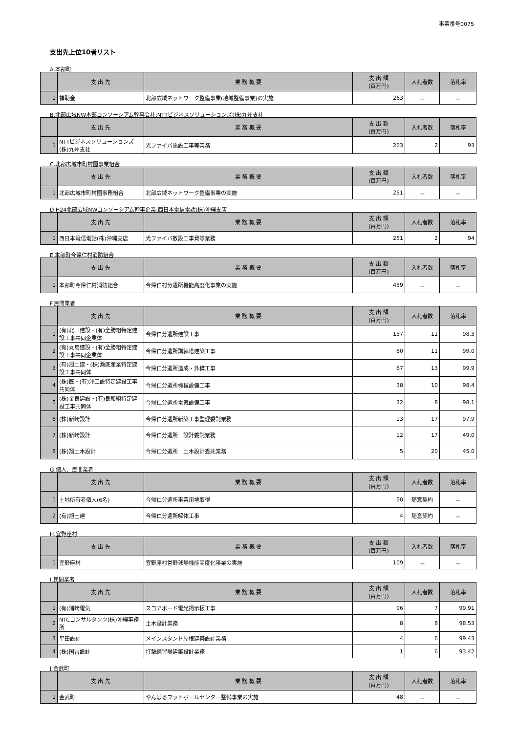事業番号0075
支出先上位10者リスト
A.本部町
| | 支 出 先 | 業 務 概 要 | 支 出 額 (百万円) | 入札者数 | 落札率 |
| --- | --- | --- | --- | --- | --- |
| 1 | 補助金 | 北部広域ネットワーク整備事業(地域整備事業)の実施 | 263 | － | － |
B.北部広域NW本部コンソーシアム幹事会社:NTTビジネスソリューションズ(株)九州支社
| | 支 出 先 | 業 務 概 要 | 支 出 額 (百万円) | 入札者数 | 落札率 |
| --- | --- | --- | --- | --- | --- |
| 1 | NTTビジネスソリューションズ(株)九州支社 | 光ファイバ施設工事等業務 | 263 | 2 | 93 |
C.北部広域市町村圏事業組合
| | 支 出 先 | 業 務 概 要 | 支 出 額 (百万円) | 入札者数 | 落札率 |
| --- | --- | --- | --- | --- | --- |
| 1 | 北部広域市町村圏事務組合 | 北部広域ネットワーク整備事業の実施 | 251 | － | － |
D.H24北部広域NWコンソーシアム幹事企業:西日本電信電話(株)沖縄支店
| | 支 出 先 | 業 務 概 要 | 支 出 額 (百万円) | 入札者数 | 落札率 |
| --- | --- | --- | --- | --- | --- |
| 1 | 西日本電信電話(株)沖縄支店 | 光ファイバ敷設工事費等業務 | 251 | 2 | 94 |
E.本部町今帰仁村消防組合
| | 支 出 先 | 業 務 概 要 | 支 出 額 (百万円) | 入札者数 | 落札率 |
| --- | --- | --- | --- | --- | --- |
| 1 | 本部町今帰仁村消防組合 | 今帰仁村分遣所機能高度化事業の実施 | 459 | － | － |
F.民間業者
| | 支 出 先 | 業 務 概 要 | 支 出 額 (百万円) | 入札者数 | 落札率 |
| --- | --- | --- | --- | --- | --- |
| 1 | (有)北山建設・(有)全勝組特定建設工事共同企業体 | 今帰仁分遣所建設工事 | 157 | 11 | 98.3 |
| 2 | (有)丸島建設・(有)全勝組特定建設工事共同企業体 | 今帰仁分遣所訓練塔建築工事 | 80 | 11 | 99.0 |
| 3 | (有)旭土建・(株)瀬底産業特定建設工事共同体 | 今帰仁分遣所造成・外構工事 | 67 | 13 | 99.9 |
| 4 | (株)匠・(有)沖工設特定建設工事共同体 | 今帰仁分遣所機械設備工事 | 38 | 10 | 98.4 |
| 5 | (株)金良建設・(有)良和組特定建設工事共同体 | 今帰仁分遣所電気設備工事 | 32 | 8 | 98.1 |
| 6 | (株)新崎設計 | 今帰仁分遣所新築工事監理委託業務 | 13 | 17 | 97.9 |
| 7 | (株)新崎設計 | 今帰仁分遣所 設計委託業務 | 12 | 17 | 49.0 |
| 8 | (株)翔土木設計 | 今帰仁分遣所 土木設計委託業務 | 5 | 20 | 45.0 |
G.個人、民間業者
| | 支 出 先 | 業 務 概 要 | 支 出 額 (百万円) | 入札者数 | 落札率 |
| --- | --- | --- | --- | --- | --- |
| 1 | 土地所有者個人(6名) | 今帰仁分遣所事業用地取得 | 50 | 随意契約 | － |
| 2 | (有)旭土建 | 今帰仁分遣所解体工事 | 4 | 随意契約 | － |
H.宜野座村
| | 支 出 先 | 業 務 概 要 | 支 出 額 (百万円) | 入札者数 | 落札率 |
| --- | --- | --- | --- | --- | --- |
| 1 | 宜野座村 | 宜野座村営野球場機能高度化事業の実施 | 109 | － | － |
I.民間業者
| | 支 出 先 | 業 務 概 要 | 支 出 額 (百万円) | 入札者数 | 落札率 |
| --- | --- | --- | --- | --- | --- |
| 1 | (有)浦崎電気 | スコアボード電光掲示板工事 | 96 | 7 | 99.91 |
| 2 | NTCコンサルタンツ(株)沖縄事務所 | 土木設計業務 | 8 | 8 | 98.53 |
| 3 | 平田設計 | メインスタンド屋根建築設計業務 | 4 | 6 | 99.43 |
| 4 | (株)国吉設計 | 打撃練習場建築設計業務 | 1 | 6 | 93.42 |
J.金武町
| | 支 出 先 | 業 務 概 要 | 支 出 額 (百万円) | 入札者数 | 落札率 |
| --- | --- | --- | --- | --- | --- |
| 1 | 金武町 | やんばるフットボールセンター整備事業の実施 | 48 | － | － |